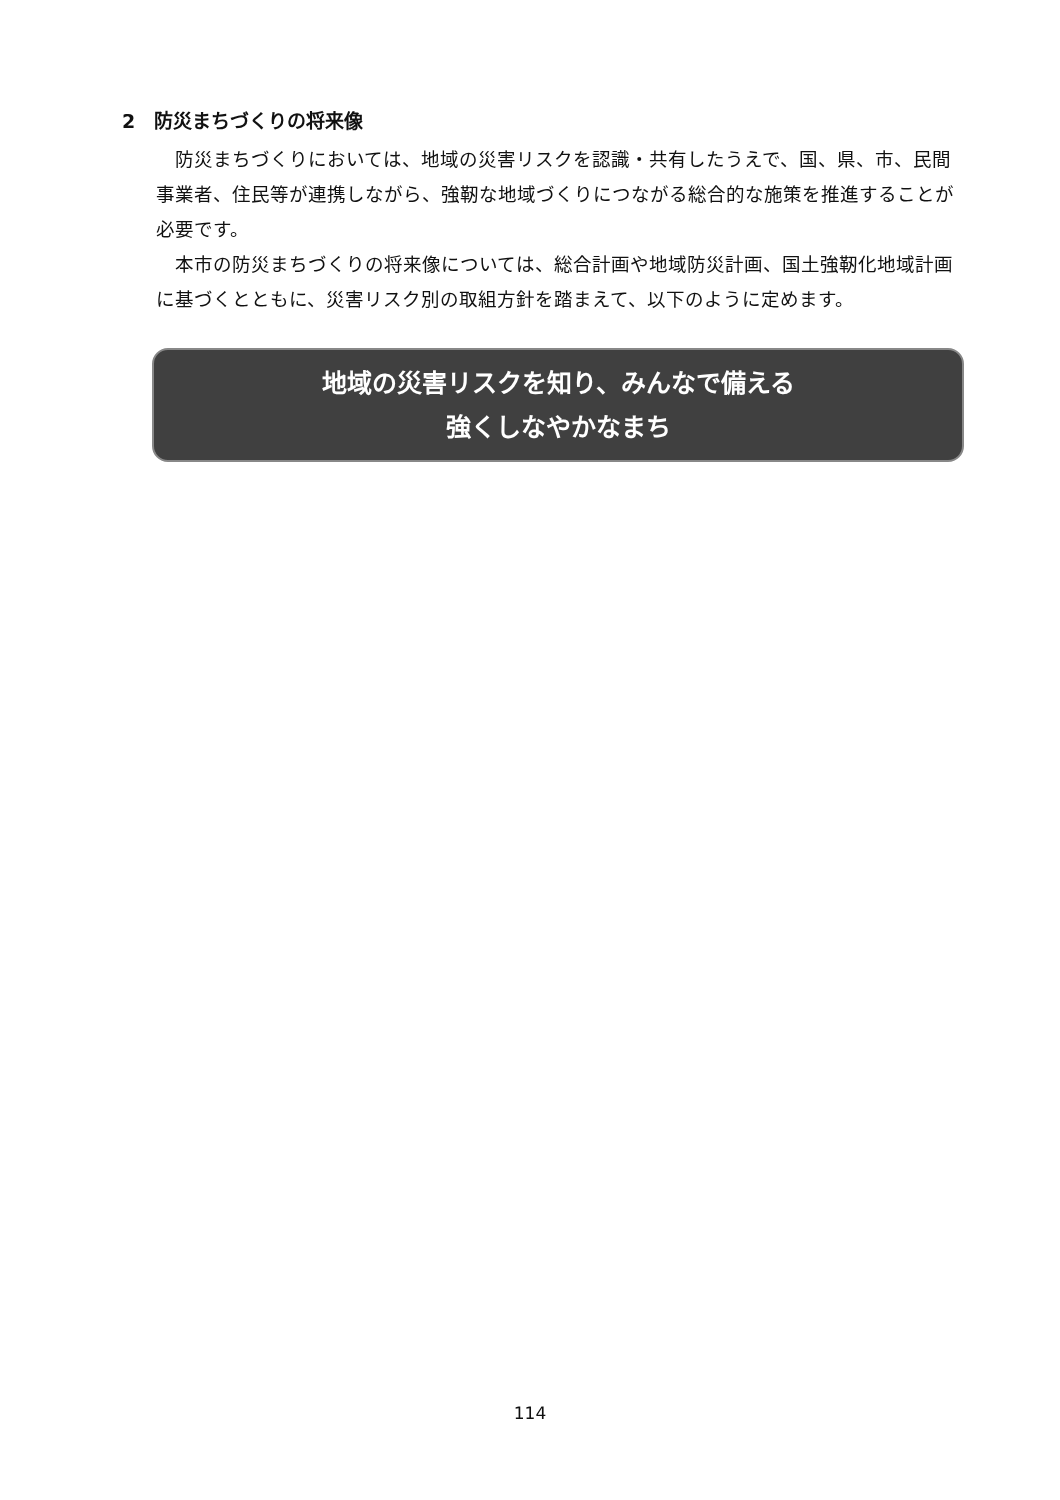2　防災まちづくりの将来像
防災まちづくりにおいては、地域の災害リスクを認識・共有したうえで、国、県、市、民間事業者、住民等が連携しながら、強靭な地域づくりにつながる総合的な施策を推進することが必要です。
本市の防災まちづくりの将来像については、総合計画や地域防災計画、国土強靭化地域計画に基づくとともに、災害リスク別の取組方針を踏まえて、以下のように定めます。
地域の災害リスクを知り、みんなで備える
強くしなやかなまち
114